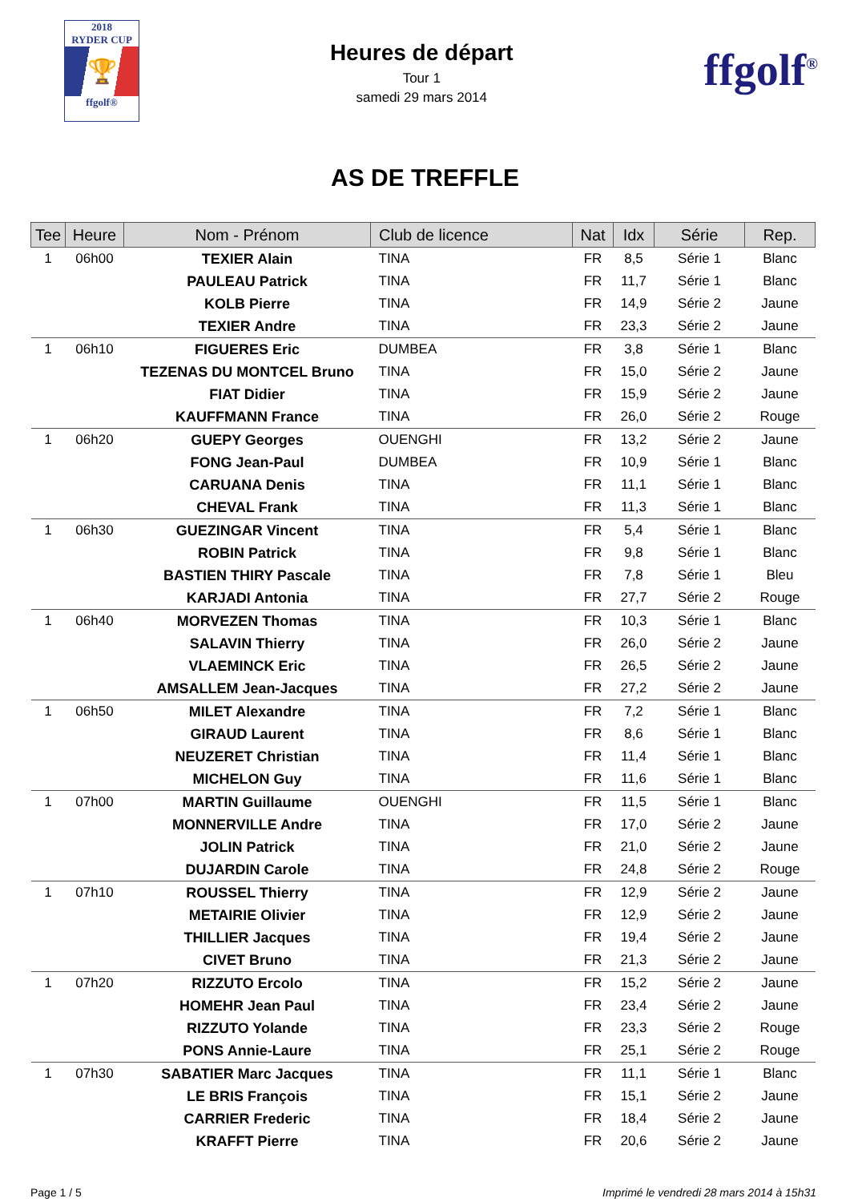2018
RYDER CUP
🏆
ffgolf®
Heures de départ
Tour 1
samedi 29 mars 2014
ffgolf<sup>®</sup>
AS DE TREFFLE
| Tee | Heure | Nom - Prénom | Club de licence | Nat | Idx | Série | Rep. |
| --- | --- | --- | --- | --- | --- | --- | --- |
| 1 | 06h00 | TEXIER Alain | TINA | FR | 8,5 | Série 1 | Blanc |
| | | PAULEAU Patrick | TINA | FR | 11,7 | Série 1 | Blanc |
| | | KOLB Pierre | TINA | FR | 14,9 | Série 2 | Jaune |
| | | TEXIER Andre | TINA | FR | 23,3 | Série 2 | Jaune |
| 1 | 06h10 | FIGUERES Eric | DUMBEA | FR | 3,8 | Série 1 | Blanc |
| | | TEZENAS DU MONTCEL Bruno | TINA | FR | 15,0 | Série 2 | Jaune |
| | | FIAT Didier | TINA | FR | 15,9 | Série 2 | Jaune |
| | | KAUFFMANN France | TINA | FR | 26,0 | Série 2 | Rouge |
| 1 | 06h20 | GUEPY Georges | OUENGHI | FR | 13,2 | Série 2 | Jaune |
| | | FONG Jean-Paul | DUMBEA | FR | 10,9 | Série 1 | Blanc |
| | | CARUANA Denis | TINA | FR | 11,1 | Série 1 | Blanc |
| | | CHEVAL Frank | TINA | FR | 11,3 | Série 1 | Blanc |
| 1 | 06h30 | GUEZINGAR Vincent | TINA | FR | 5,4 | Série 1 | Blanc |
| | | ROBIN Patrick | TINA | FR | 9,8 | Série 1 | Blanc |
| | | BASTIEN THIRY Pascale | TINA | FR | 7,8 | Série 1 | Bleu |
| | | KARJADI Antonia | TINA | FR | 27,7 | Série 2 | Rouge |
| 1 | 06h40 | MORVEZEN Thomas | TINA | FR | 10,3 | Série 1 | Blanc |
| | | SALAVIN Thierry | TINA | FR | 26,0 | Série 2 | Jaune |
| | | VLAEMINCK Eric | TINA | FR | 26,5 | Série 2 | Jaune |
| | | AMSALLEM Jean-Jacques | TINA | FR | 27,2 | Série 2 | Jaune |
| 1 | 06h50 | MILET Alexandre | TINA | FR | 7,2 | Série 1 | Blanc |
| | | GIRAUD Laurent | TINA | FR | 8,6 | Série 1 | Blanc |
| | | NEUZERET Christian | TINA | FR | 11,4 | Série 1 | Blanc |
| | | MICHELON Guy | TINA | FR | 11,6 | Série 1 | Blanc |
| 1 | 07h00 | MARTIN Guillaume | OUENGHI | FR | 11,5 | Série 1 | Blanc |
| | | MONNERVILLE Andre | TINA | FR | 17,0 | Série 2 | Jaune |
| | | JOLIN Patrick | TINA | FR | 21,0 | Série 2 | Jaune |
| | | DUJARDIN Carole | TINA | FR | 24,8 | Série 2 | Rouge |
| 1 | 07h10 | ROUSSEL Thierry | TINA | FR | 12,9 | Série 2 | Jaune |
| | | METAIRIE Olivier | TINA | FR | 12,9 | Série 2 | Jaune |
| | | THILLIER Jacques | TINA | FR | 19,4 | Série 2 | Jaune |
| | | CIVET Bruno | TINA | FR | 21,3 | Série 2 | Jaune |
| 1 | 07h20 | RIZZUTO Ercolo | TINA | FR | 15,2 | Série 2 | Jaune |
| | | HOMEHR Jean Paul | TINA | FR | 23,4 | Série 2 | Jaune |
| | | RIZZUTO Yolande | TINA | FR | 23,3 | Série 2 | Rouge |
| | | PONS Annie-Laure | TINA | FR | 25,1 | Série 2 | Rouge |
| 1 | 07h30 | SABATIER Marc Jacques | TINA | FR | 11,1 | Série 1 | Blanc |
| | | LE BRIS François | TINA | FR | 15,1 | Série 2 | Jaune |
| | | CARRIER Frederic | TINA | FR | 18,4 | Série 2 | Jaune |
| | | KRAFFT Pierre | TINA | FR | 20,6 | Série 2 | Jaune |
Page 1 / 5 Imprimé le vendredi 28 mars 2014 à 15h31